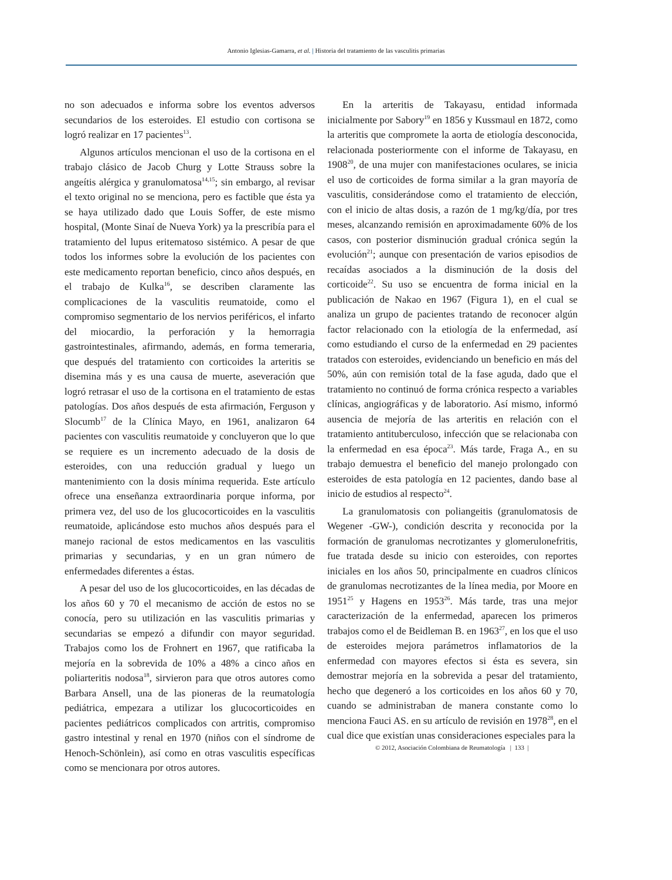Antonio Iglesias-Gamarra, et al. | Historia del tratamiento de las vasculitis primarias
no son adecuados e informa sobre los eventos adversos secundarios de los esteroides. El estudio con cortisona se logró realizar en 17 pacientes<sup>13</sup>.
Algunos artículos mencionan el uso de la cortisona en el trabajo clásico de Jacob Churg y Lotte Strauss sobre la angeítis alérgica y granulomatosa<sup>14,15</sup>; sin embargo, al revisar el texto original no se menciona, pero es factible que ésta ya se haya utilizado dado que Louis Soffer, de este mismo hospital, (Monte Sinaí de Nueva York) ya la prescribía para el tratamiento del lupus eritematoso sistémico. A pesar de que todos los informes sobre la evolución de los pacientes con este medicamento reportan beneficio, cinco años después, en el trabajo de Kulka<sup>16</sup>, se describen claramente las complicaciones de la vasculitis reumatoide, como el compromiso segmentario de los nervios periféricos, el infarto del miocardio, la perforación y la hemorragia gastrointestinales, afirmando, además, en forma temeraria, que después del tratamiento con corticoides la arteritis se disemina más y es una causa de muerte, aseveración que logró retrasar el uso de la cortisona en el tratamiento de estas patologías. Dos años después de esta afirmación, Ferguson y Slocumb<sup>17</sup> de la Clínica Mayo, en 1961, analizaron 64 pacientes con vasculitis reumatoide y concluyeron que lo que se requiere es un incremento adecuado de la dosis de esteroides, con una reducción gradual y luego un mantenimiento con la dosis mínima requerida. Este artículo ofrece una enseñanza extraordinaria porque informa, por primera vez, del uso de los glucocorticoides en la vasculitis reumatoide, aplicándose esto muchos años después para el manejo racional de estos medicamentos en las vasculitis primarias y secundarias, y en un gran número de enfermedades diferentes a éstas.
A pesar del uso de los glucocorticoides, en las décadas de los años 60 y 70 el mecanismo de acción de estos no se conocía, pero su utilización en las vasculitis primarias y secundarias se empezó a difundir con mayor seguridad. Trabajos como los de Frohnert en 1967, que ratificaba la mejoría en la sobrevida de 10% a 48% a cinco años en poliarteritis nodosa<sup>18</sup>, sirvieron para que otros autores como Barbara Ansell, una de las pioneras de la reumatología pediátrica, empezara a utilizar los glucocorticoides en pacientes pediátricos complicados con artritis, compromiso gastro intestinal y renal en 1970 (niños con el síndrome de Henoch-Schönlein), así como en otras vasculitis específicas como se mencionara por otros autores.
En la arteritis de Takayasu, entidad informada inicialmente por Sabory<sup>19</sup> en 1856 y Kussmaul en 1872, como la arteritis que compromete la aorta de etiología desconocida, relacionada posteriormente con el informe de Takayasu, en 1908<sup>20</sup>, de una mujer con manifestaciones oculares, se inicia el uso de corticoides de forma similar a la gran mayoría de vasculitis, considerándose como el tratamiento de elección, con el inicio de altas dosis, a razón de 1 mg/kg/día, por tres meses, alcanzando remisión en aproximadamente 60% de los casos, con posterior disminución gradual crónica según la evolución<sup>21</sup>; aunque con presentación de varios episodios de recaídas asociados a la disminución de la dosis del corticoide<sup>22</sup>. Su uso se encuentra de forma inicial en la publicación de Nakao en 1967 (Figura 1), en el cual se analiza un grupo de pacientes tratando de reconocer algún factor relacionado con la etiología de la enfermedad, así como estudiando el curso de la enfermedad en 29 pacientes tratados con esteroides, evidenciando un beneficio en más del 50%, aún con remisión total de la fase aguda, dado que el tratamiento no continuó de forma crónica respecto a variables clínicas, angiográficas y de laboratorio. Así mismo, informó ausencia de mejoría de las arteritis en relación con el tratamiento antituberculoso, infección que se relacionaba con la enfermedad en esa época<sup>23</sup>. Más tarde, Fraga A., en su trabajo demuestra el beneficio del manejo prolongado con esteroides de esta patología en 12 pacientes, dando base al inicio de estudios al respecto<sup>24</sup>.
La granulomatosis con poliangeitis (granulomatosis de Wegener -GW-), condición descrita y reconocida por la formación de granulomas necrotizantes y glomerulonefritis, fue tratada desde su inicio con esteroides, con reportes iniciales en los años 50, principalmente en cuadros clínicos de granulomas necrotizantes de la línea media, por Moore en 1951<sup>25</sup> y Hagens en 1953<sup>26</sup>. Más tarde, tras una mejor caracterización de la enfermedad, aparecen los primeros trabajos como el de Beidleman B. en 1963<sup>27</sup>, en los que el uso de esteroides mejora parámetros inflamatorios de la enfermedad con mayores efectos si ésta es severa, sin demostrar mejoría en la sobrevida a pesar del tratamiento, hecho que degeneró a los corticoides en los años 60 y 70, cuando se administraban de manera constante como lo menciona Fauci AS. en su artículo de revisión en 1978<sup>28</sup>, en el cual dice que existían unas consideraciones especiales para la
© 2012, Asociación Colombiana de Reumatología | 133 |